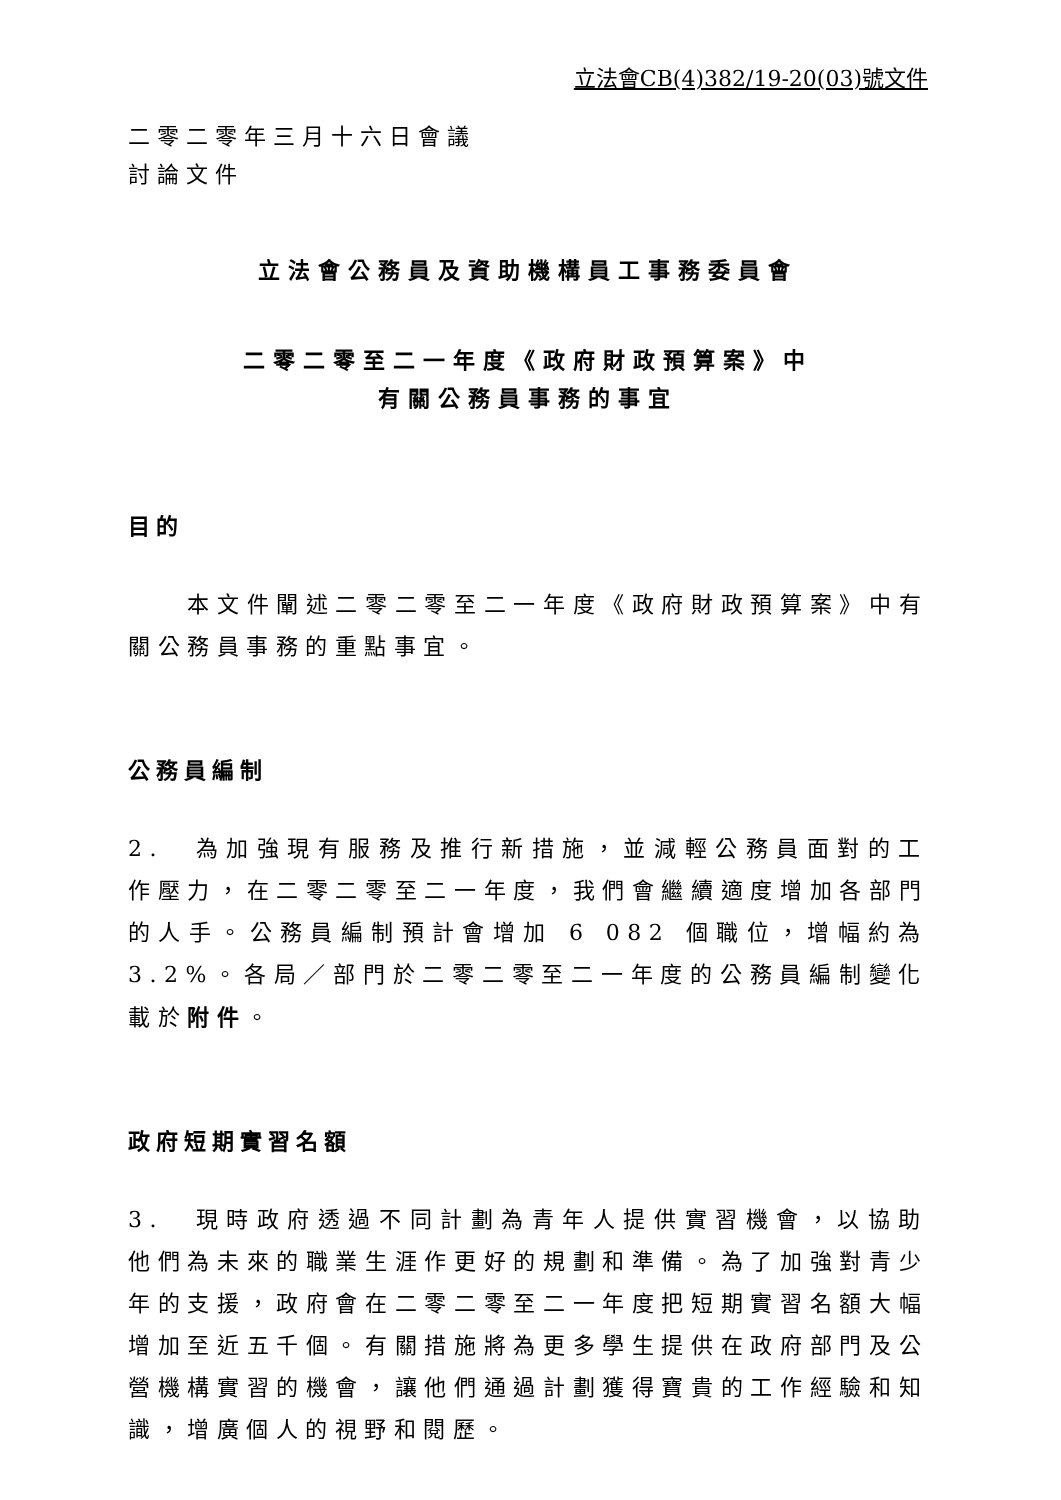立法會CB(4)382/19-20(03)號文件
二零二零年三月十六日會議
討論文件
立法會公務員及資助機構員工事務委員會
二零二零至二一年度《政府財政預算案》中
有關公務員事務的事宜
目的
　　本文件闡述二零二零至二一年度《政府財政預算案》中有關公務員事務的重點事宜。
公務員編制
2.　為加強現有服務及推行新措施，並減輕公務員面對的工作壓力，在二零二零至二一年度，我們會繼續適度增加各部門的人手。公務員編制預計會增加 6 082 個職位，增幅約為 3.2%。各局／部門於二零二零至二一年度的公務員編制變化載於附件。
政府短期實習名額
3.　現時政府透過不同計劃為青年人提供實習機會，以協助他們為未來的職業生涯作更好的規劃和準備。為了加強對青少年的支援，政府會在二零二零至二一年度把短期實習名額大幅增加至近五千個。有關措施將為更多學生提供在政府部門及公營機構實習的機會，讓他們通過計劃獲得寶貴的工作經驗和知識，增廣個人的視野和閱歷。